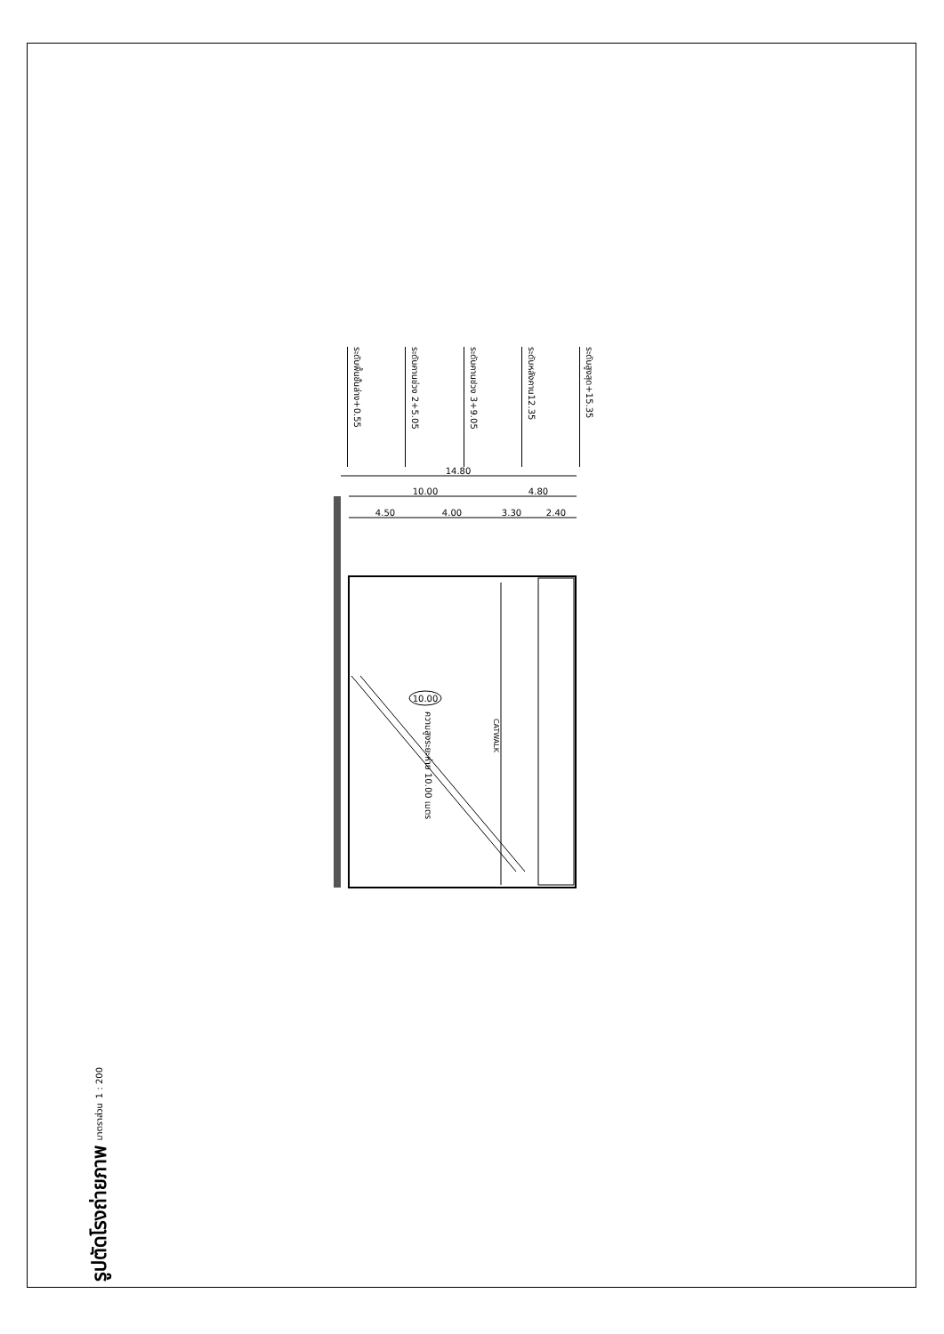ระดับพื้นชั้นล่าง+0.55
ระดับคานช่วง 2+5.05
ระดับคานช่วง 3+9.05
ระดับหลังคาน12.35
ระดับสูงสุด+15.35
14.80
10.00
4.80
4.50
4.00
3.30
2.40
10.00
CATWALK
ความสูงระยะห่าย 10.00 เมตร
รูปตัดโรงถ่ายภาพ มาตราส่วน 1 : 200